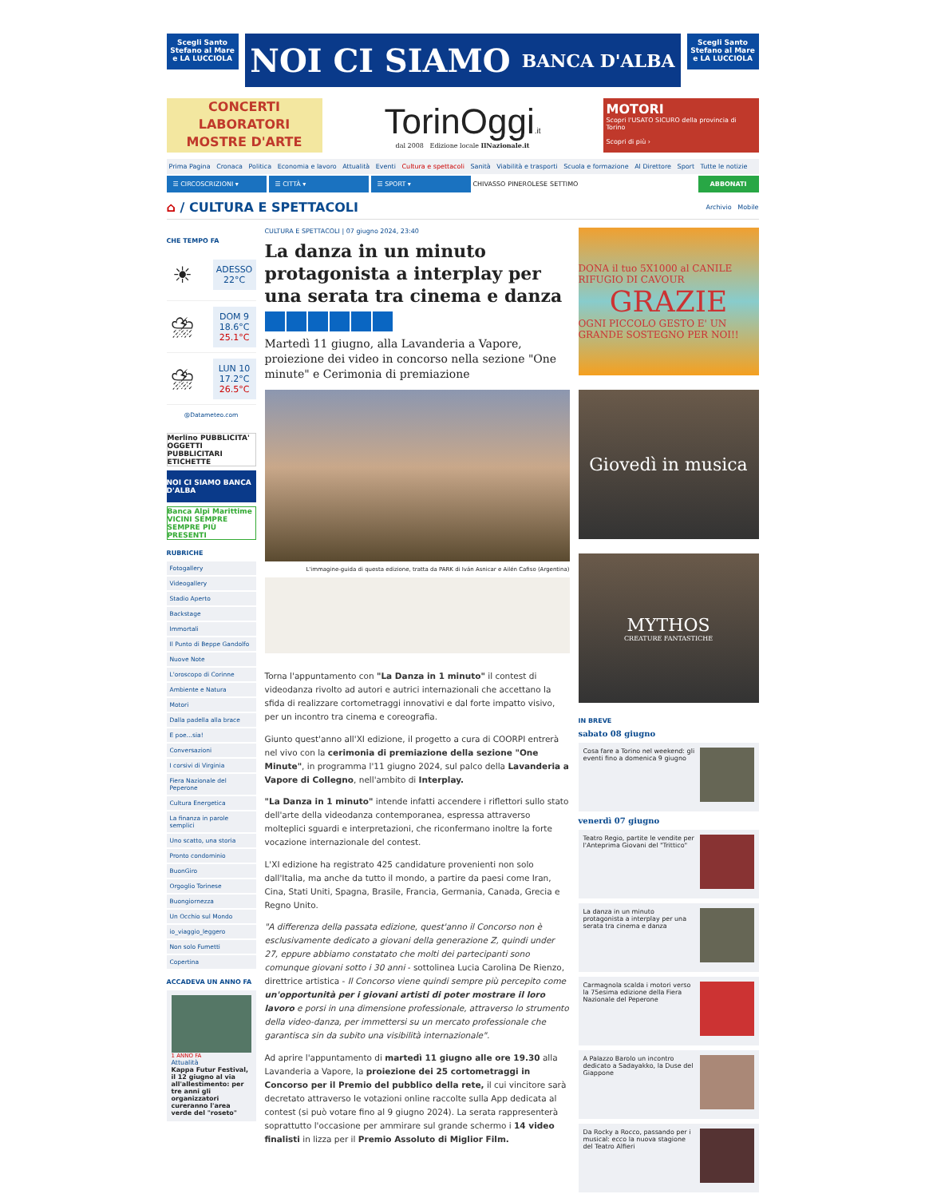Scegli Santo Stefano al Mare e LA LUCCIOLA
NOI CI SIAMO BANCA D'ALBA
Scegli Santo Stefano al Mare e LA LUCCIOLA
CONCERTI
LABORATORI
MOSTRE D'ARTE
TorinOggi.it
dal 2008 Edizione locale IlNazionale.it
MOTORI
Scopri l'USATO SICURO della provincia di Torino
Scopri di più ›
Prima Pagina Cronaca Politica Economia e lavoro Attualità Eventi Cultura e spettacoli Sanità Viabilità e trasporti Scuola e formazione Al Direttore Sport Tutte le notizie
☰ CIRCOSCRIZIONI ▾ ☰ CITTÀ ▾ ☰ SPORT ▾
CHIVASSO PINEROLESE SETTIMO
ABBONATI
⌂ / CULTURA E SPETTACOLI
Archivio Mobile
CHE TEMPO FA
☀
ADESSO
22°C
⛈
DOM 9
18.6°C
25.1°C
⛈
LUN 10
17.2°C
26.5°C
@Datameteo.com
Merlino PUBBLICITA'
OGGETTI PUBBLICITARI ETICHETTE
NOI CI SIAMO BANCA D'ALBA
Banca Alpi Marittime VICINI SEMPRE SEMPRE PIÙ PRESENTI
RUBRICHE
Fotogallery
Videogallery
Stadio Aperto
Backstage
Immortali
Il Punto di Beppe Gandolfo
Nuove Note
L'oroscopo di Corinne
Ambiente e Natura
Motori
Dalla padella alla brace
E poe…sia!
Conversazioni
I corsivi di Virginia
Fiera Nazionale del Peperone
Cultura Energetica
La finanza in parole semplici
Uno scatto, una storia
Pronto condominio
BuonGiro
Orgoglio Torinese
Buongiornezza
Un Occhio sul Mondo
io_viaggio_leggero
Non solo Fumetti
Copertina
ACCADEVA UN ANNO FA
1 ANNO FA
Attualità
Kappa Futur Festival, il 12 giugno al via all'allestimento: per tre anni gli organizzatori cureranno l'area verde del "roseto"
CULTURA E SPETTACOLI | 07 giugno 2024, 23:40
La danza in un minuto protagonista a interplay per una serata tra cinema e danza
Martedì 11 giugno, alla Lavanderia a Vapore, proiezione dei video in concorso nella sezione "One minute" e Cerimonia di premiazione
L'immagine-guida di questa edizione, tratta da PARK di Iván Asnicar e Ailén Cafiso (Argentina)
Torna l'appuntamento con "La Danza in 1 minuto" il contest di videodanza rivolto ad autori e autrici internazionali che accettano la sfida di realizzare cortometraggi innovativi e dal forte impatto visivo, per un incontro tra cinema e coreografia.
Giunto quest'anno all'XI edizione, il progetto a cura di COORPI entrerà nel vivo con la cerimonia di premiazione della sezione "One Minute", in programma l'11 giugno 2024, sul palco della Lavanderia a Vapore di Collegno, nell'ambito di Interplay.
"La Danza in 1 minuto" intende infatti accendere i riflettori sullo stato dell'arte della videodanza contemporanea, espressa attraverso molteplici sguardi e interpretazioni, che riconfermano inoltre la forte vocazione internazionale del contest.
L'XI edizione ha registrato 425 candidature provenienti non solo dall'Italia, ma anche da tutto il mondo, a partire da paesi come Iran, Cina, Stati Uniti, Spagna, Brasile, Francia, Germania, Canada, Grecia e Regno Unito.
"A differenza della passata edizione, quest'anno il Concorso non è esclusivamente dedicato a giovani della generazione Z, quindi under 27, eppure abbiamo constatato che molti dei partecipanti sono comunque giovani sotto i 30 anni - sottolinea Lucia Carolina De Rienzo, direttrice artistica - Il Concorso viene quindi sempre più percepito come un'opportunità per i giovani artisti di poter mostrare il loro lavoro e porsi in una dimensione professionale, attraverso lo strumento della video-danza, per immettersi su un mercato professionale che garantisca sin da subito una visibilità internazionale".
Ad aprire l'appuntamento di martedì 11 giugno alle ore 19.30 alla Lavanderia a Vapore, la proiezione dei 25 cortometraggi in Concorso per il Premio del pubblico della rete, il cui vincitore sarà decretato attraverso le votazioni online raccolte sulla App dedicata al contest (si può votare fino al 9 giugno 2024). La serata rappresenterà soprattutto l'occasione per ammirare sul grande schermo i 14 video finalisti in lizza per il Premio Assoluto di Miglior Film.
DONA il tuo 5X1000 al CANILE RIFUGIO DI CAVOUR
GRAZIE
OGNI PICCOLO GESTO E' UN GRANDE SOSTEGNO PER NOI!!
Giovedì in musica
MYTHOS
CREATURE FANTASTICHE
IN BREVE
sabato 08 giugno
Cosa fare a Torino nel weekend: gli eventi fino a domenica 9 giugno
venerdì 07 giugno
Teatro Regio, partite le vendite per l'Anteprima Giovani del "Trittico"
La danza in un minuto protagonista a interplay per una serata tra cinema e danza
Carmagnola scalda i motori verso la 75esima edizione della Fiera Nazionale del Peperone
A Palazzo Barolo un incontro dedicato a Sadayakko, la Duse del Giappone
Da Rocky a Rocco, passando per i musical: ecco la nuova stagione del Teatro Alfieri